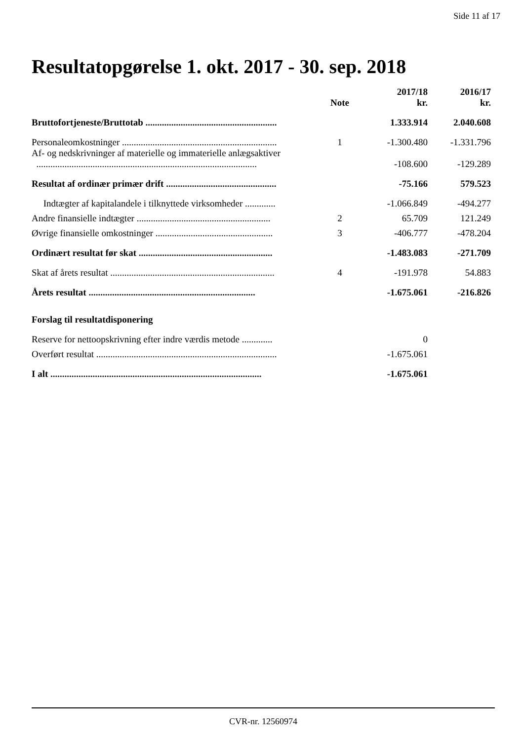Side 11 af 17
Resultatopgørelse 1. okt. 2017 - 30. sep. 2018
| | Note | 2017/18 kr. | 2016/17 kr. |
| --- | --- | --- | --- |
| Bruttofortjeneste/Bruttotab ........................................................ | | 1.333.914 | 2.040.608 |
| Personaleomkostninger .................................................................. | 1 | -1.300.480 | -1.331.796 |
| Af- og nedskrivninger af materielle og immaterielle anlægsaktiver .............................................................................................. | | -108.600 | -129.289 |
| Resultat af ordinær primær drift ............................................... | | -75.166 | 579.523 |
| Indtægter af kapitalandele i tilknyttede virksomheder ............. | | -1.066.849 | -494.277 |
| Andre finansielle indtægter ......................................................... | 2 | 65.709 | 121.249 |
| Øvrige finansielle omkostninger .................................................. | 3 | -406.777 | -478.204 |
| Ordinært resultat før skat ......................................................... | | -1.483.083 | -271.709 |
| Skat af årets resultat ...................................................................... | 4 | -191.978 | 54.883 |
| Årets resultat ....................................................................... | | -1.675.061 | -216.826 |
| Forslag til resultatdisponering | | | |
| Reserve for nettoopskrivning efter indre værdis metode ............. | | 0 | |
| Overført resultat ............................................................................. | | -1.675.061 | |
| I alt .......................................................................................... | | -1.675.061 | |
CVR-nr. 12560974